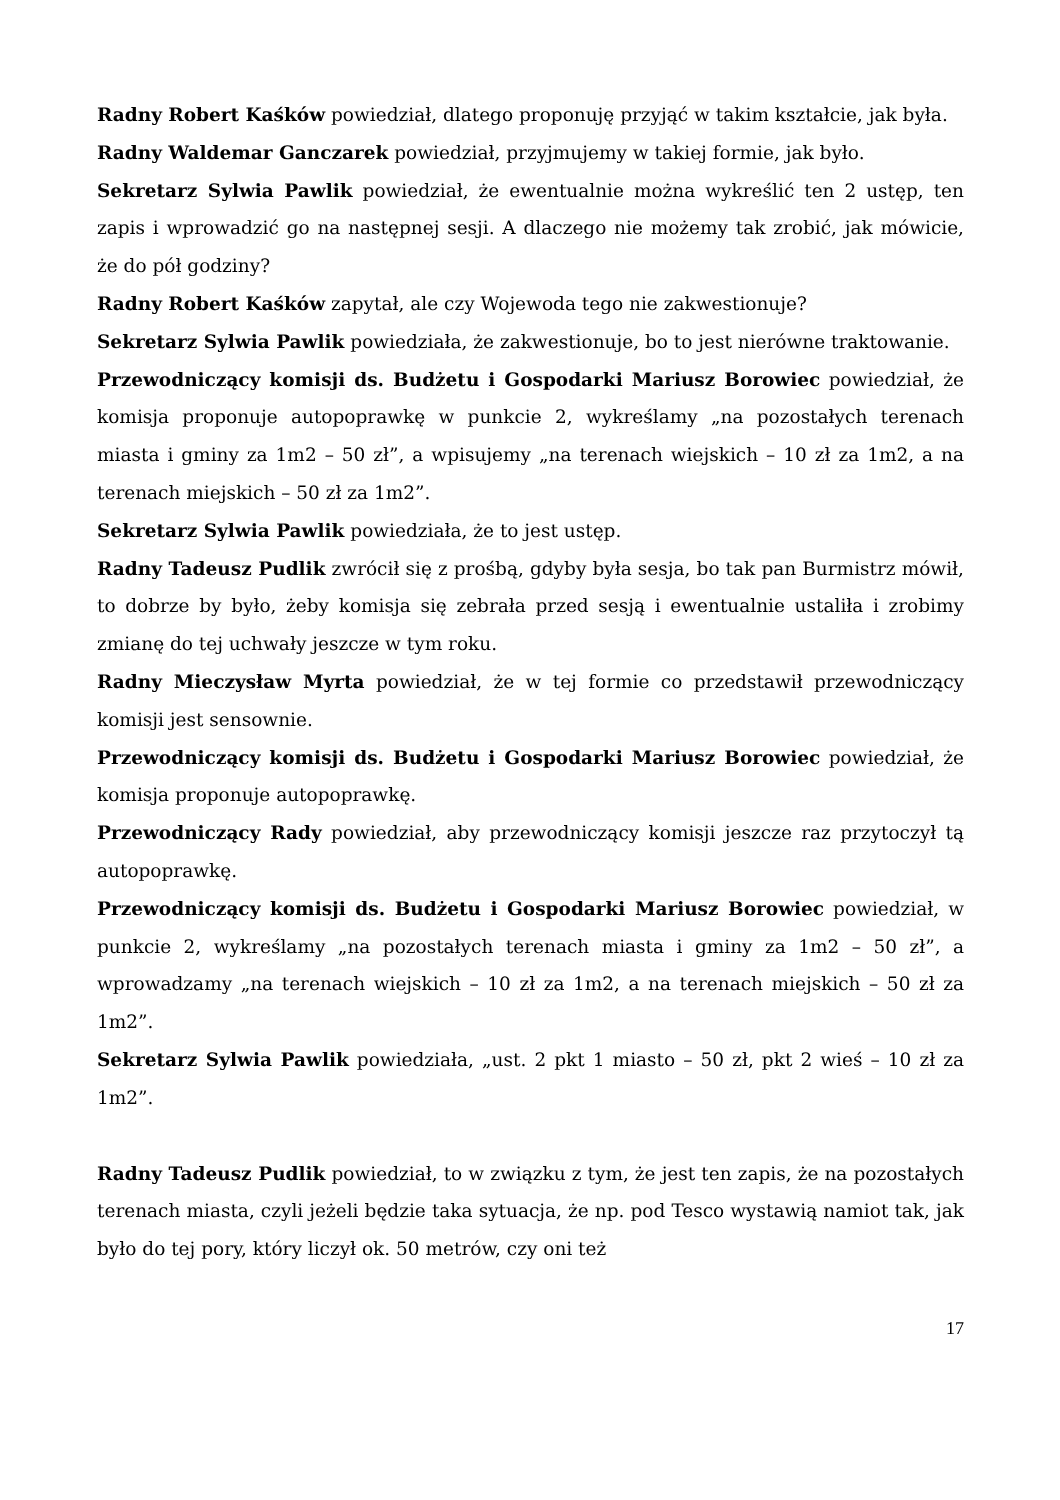Radny Robert Kaśków powiedział, dlatego proponuję przyjąć w takim kształcie, jak była.
Radny Waldemar Ganczarek powiedział, przyjmujemy w takiej formie, jak było.
Sekretarz Sylwia Pawlik powiedział, że ewentualnie można wykreślić ten 2 ustęp, ten zapis i wprowadzić go na następnej sesji. A dlaczego nie możemy tak zrobić, jak mówicie, że do pół godziny?
Radny Robert Kaśków zapytał, ale czy Wojewoda tego nie zakwestionuje?
Sekretarz Sylwia Pawlik powiedziała, że zakwestionuje, bo to jest nierówne traktowanie.
Przewodniczący komisji ds. Budżetu i Gospodarki Mariusz Borowiec powiedział, że komisja proponuje autopoprawkę w punkcie 2, wykreślamy „na pozostałych terenach miasta i gminy za 1m2 – 50 zł”, a wpisujemy „na terenach wiejskich – 10 zł za 1m2, a na terenach miejskich – 50 zł za 1m2”.
Sekretarz Sylwia Pawlik powiedziała, że to jest ustęp.
Radny Tadeusz Pudlik zwrócił się z prośbą, gdyby była sesja, bo tak pan Burmistrz mówił, to dobrze by było, żeby komisja się zebrała przed sesją i ewentualnie ustaliła i zrobimy zmianę do tej uchwały jeszcze w tym roku.
Radny Mieczysław Myrta powiedział, że w tej formie co przedstawił przewodniczący komisji jest sensownie.
Przewodniczący komisji ds. Budżetu i Gospodarki Mariusz Borowiec powiedział, że komisja proponuje autopoprawkę.
Przewodniczący Rady powiedział, aby przewodniczący komisji jeszcze raz przytoczył tą autopoprawkę.
Przewodniczący komisji ds. Budżetu i Gospodarki Mariusz Borowiec powiedział, w punkcie 2, wykreślamy „na pozostałych terenach miasta i gminy za 1m2 – 50 zł”, a wprowadzamy „na terenach wiejskich – 10 zł za 1m2, a na terenach miejskich – 50 zł za 1m2”.
Sekretarz Sylwia Pawlik powiedziała, „ust. 2 pkt 1 miasto – 50 zł, pkt 2 wieś – 10 zł za 1m2”.
Radny Tadeusz Pudlik powiedział, to w związku z tym, że jest ten zapis, że na pozostałych terenach miasta, czyli jeżeli będzie taka sytuacja, że np. pod Tesco wystawią namiot tak, jak było do tej pory, który liczył ok. 50 metrów, czy oni też
17